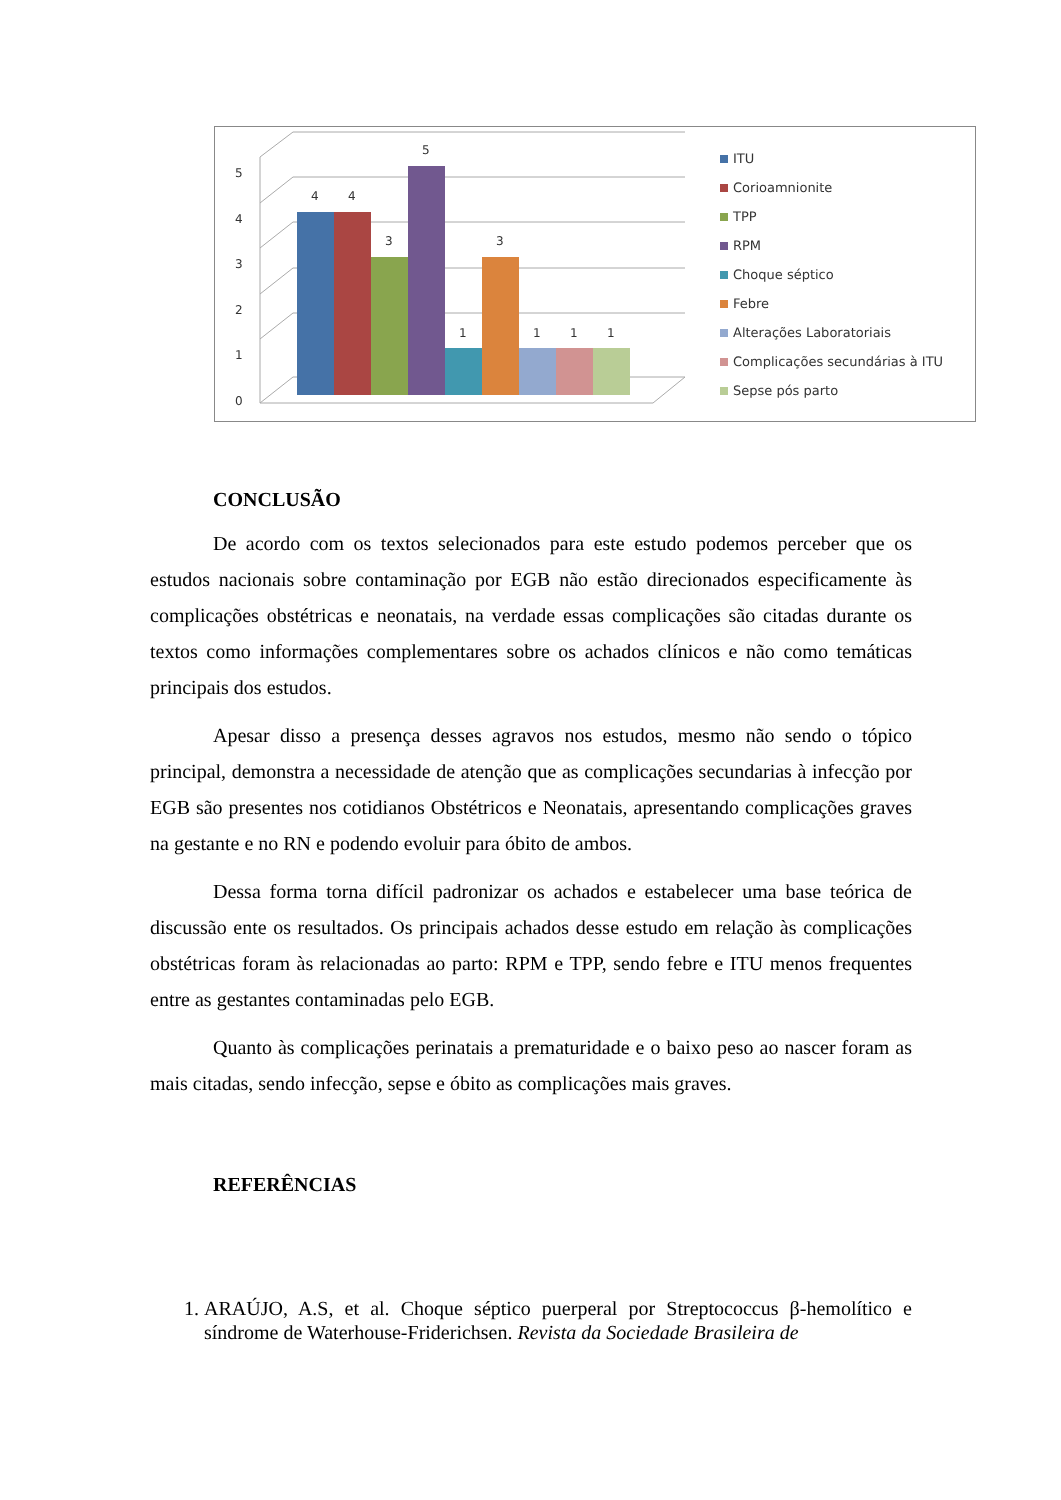5
4
3
2
1
0
4
4
3
5
1
3
1
1
1
ITU
Corioamnionite
TPP
RPM
Choque séptico
Febre
Alterações Laboratoriais
Complicações secundárias à ITU
Sepse pós parto
CONCLUSÃO
De acordo com os textos selecionados para este estudo podemos perceber que os estudos nacionais sobre contaminação por EGB não estão direcionados especificamente às complicações obstétricas e neonatais, na verdade essas complicações são citadas durante os textos como informações complementares sobre os achados clínicos e não como temáticas principais dos estudos.
Apesar disso a presença desses agravos nos estudos, mesmo não sendo o tópico principal, demonstra a necessidade de atenção que as complicações secundarias à infecção por EGB são presentes nos cotidianos Obstétricos e Neonatais, apresentando complicações graves na gestante e no RN e podendo evoluir para óbito de ambos.
Dessa forma torna difícil padronizar os achados e estabelecer uma base teórica de discussão ente os resultados. Os principais achados desse estudo em relação às complicações obstétricas foram às relacionadas ao parto: RPM e TPP, sendo febre e ITU menos frequentes entre as gestantes contaminadas pelo EGB.
Quanto às complicações perinatais a prematuridade e o baixo peso ao nascer foram as mais citadas, sendo infecção, sepse e óbito as complicações mais graves.
REFERÊNCIAS
1. ARAÚJO, A.S, et al. Choque séptico puerperal por Streptococcus β-hemolítico e síndrome de Waterhouse-Friderichsen. Revista da Sociedade Brasileira de